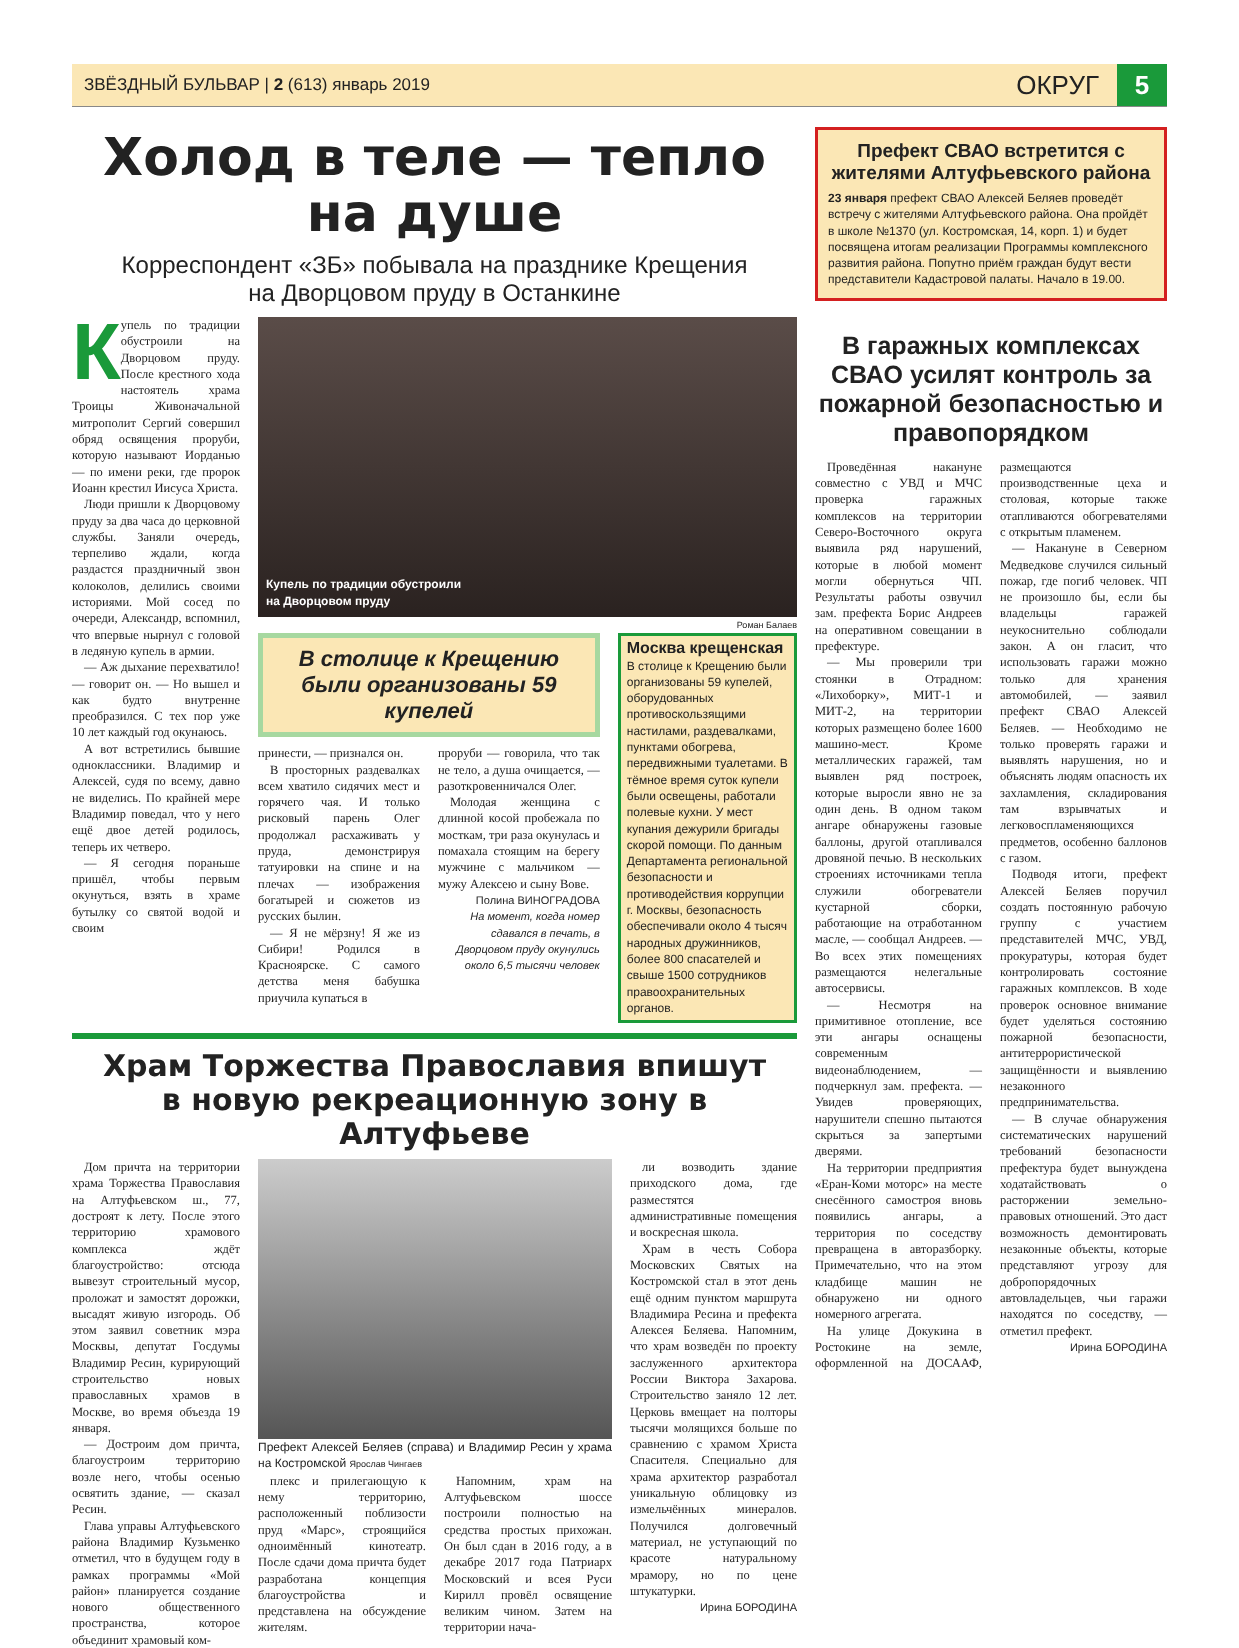ЗВЁЗДНЫЙ БУЛЬВАР | 2 (613) январь 2019
ОКРУГ
5
Холод в теле — тепло на душе
Корреспондент «ЗБ» побывала на празднике Крещения
на Дворцовом пруду в Останкине
Купель по традиции обустроили на Дворцовом пруду. После крестного хода настоятель храма Троицы Живоначальной митрополит Сергий совершил обряд освящения проруби, которую называют Иорданью — по имени реки, где пророк Иоанн крестил Иисуса Христа.
Люди пришли к Дворцовому пруду за два часа до церковной службы. Заняли очередь, терпеливо ждали, когда раздастся праздничный звон колоколов, делились своими историями. Мой сосед по очереди, Александр, вспомнил, что впервые нырнул с головой в ледяную купель в армии.
— Аж дыхание перехватило! — говорит он. — Но вышел и как будто внутренне преобразился. С тех пор уже 10 лет каждый год окунаюсь.
А вот встретились бывшие одноклассники. Владимир и Алексей, судя по всему, давно не виделись. По крайней мере Владимир поведал, что у него ещё двое детей родилось, теперь их четверо.
— Я сегодня пораньше пришёл, чтобы первым окунуться, взять в храме бутылку со святой водой и своим
Купель по традиции обустроили
на Дворцовом пруду
Роман Балаев
В столице к Крещению были организованы 59 купелей
принести, — признался он.
В просторных раздевалках всем хватило сидячих мест и горячего чая. И только рисковый парень Олег продолжал расхаживать у пруда, демонстрируя татуировки на спине и на плечах — изображения богатырей и сюжетов из русских былин.
— Я не мёрзну! Я же из Сибири! Родился в Красноярске. С самого детства меня бабушка приучила купаться в
проруби — говорила, что так не тело, а душа очищается, — разоткровенничался Олег.
Молодая женщина с длинной косой пробежала по мосткам, три раза окунулась и помахала стоящим на берегу мужчине с мальчиком — мужу Алексею и сыну Вове.
Полина ВИНОГРАДОВА
На момент, когда номер сдавался в печать, в Дворцовом пруду окунулись около 6,5 тысячи человек
Москва крещенская
В столице к Крещению были организованы 59 купелей, оборудованных противоскользящими настилами, раздевалками, пунктами обогрева, передвижными туалетами. В тёмное время суток купели были освещены, работали полевые кухни. У мест купания дежурили бригады скорой помощи. По данным Департамента региональной безопасности и противодействия коррупции г. Москвы, безопасность обеспечивали около 4 тысяч народных дружинников, более 800 спасателей и свыше 1500 сотрудников правоохранительных органов.
Храм Торжества Православия впишут
в новую рекреационную зону в Алтуфьеве
Дом причта на территории храма Торжества Православия на Алтуфьевском ш., 77, достроят к лету. После этого территорию храмового комплекса ждёт благоустройство: отсюда вывезут строительный мусор, проложат и замостят дорожки, высадят живую изгородь. Об этом заявил советник мэра Москвы, депутат Госдумы Владимир Ресин, курирующий строительство новых православных храмов в Москве, во время объезда 19 января.
— Достроим дом причта, благоустроим территорию возле него, чтобы осенью освятить здание, — сказал Ресин.
Глава управы Алтуфьевского района Владимир Кузьменко отметил, что в будущем году в рамках программы «Мой район» планируется создание нового общественного пространства, которое объединит храмовый ком-
Префект Алексей Беляев (справа) и Владимир Ресин у храма на Костромской Ярослав Чингаев
плекс и прилегающую к нему территорию, расположенный поблизости пруд «Марс», строящийся одноимённый кинотеатр. После сдачи дома причта будет разработана концепция благоустройства и представлена на обсуждение жителям.
Напомним, храм на Алтуфьевском шоссе построили полностью на средства простых прихожан. Он был сдан в 2016 году, а в декабре 2017 года Патриарх Московский и всея Руси Кирилл провёл освящение великим чином. Затем на территории нача-
ли возводить здание приходского дома, где разместятся административные помещения и воскресная школа.
Храм в честь Собора Московских Святых на Костромской стал в этот день ещё одним пунктом маршрута Владимира Ресина и префекта Алексея Беляева. Напомним, что храм возведён по проекту заслуженного архитектора России Виктора Захарова. Строительство заняло 12 лет. Церковь вмещает на полторы тысячи молящихся больше по сравнению с храмом Христа Спасителя. Специально для храма архитектор разработал уникальную облицовку из измельчённых минералов. Получился долговечный материал, не уступающий по красоте натуральному мрамору, но по цене штукатурки.
Ирина БОРОДИНА
Префект СВАО встретится с жителями Алтуфьевского района
23 января префект СВАО Алексей Беляев проведёт встречу с жителями Алтуфьевского района. Она пройдёт в школе №1370 (ул. Костромская, 14, корп. 1) и будет посвящена итогам реализации Программы комплексного развития района. Попутно приём граждан будут вести представители Кадастровой палаты. Начало в 19.00.
В гаражных комплексах СВАО усилят контроль за пожарной безопасностью и правопорядком
Проведённая накануне совместно с УВД и МЧС проверка гаражных комплексов на территории Северо-Восточного округа выявила ряд нарушений, которые в любой момент могли обернуться ЧП. Результаты работы озвучил зам. префекта Борис Андреев на оперативном совещании в префектуре.
— Мы проверили три стоянки в Отрадном: «Лихоборку», МИТ-1 и МИТ-2, на территории которых размещено более 1600 машино-мест. Кроме металлических гаражей, там выявлен ряд построек, которые выросли явно не за один день. В одном таком ангаре обнаружены газовые баллоны, другой отапливался дровяной печью. В нескольких строениях источниками тепла служили обогреватели кустарной сборки, работающие на отработанном масле, — сообщал Андреев. — Во всех этих помещениях размещаются нелегальные автосервисы.
— Несмотря на примитивное отопление, все эти ангары оснащены современным видеонаблюдением, — подчеркнул зам. префекта. — Увидев проверяющих, нарушители спешно пытаются скрыться за запертыми дверями.
На территории предприятия «Еран-Коми моторс» на месте снесённого самостроя вновь появились ангары, а территория по соседству превращена в авторазборку. Примечательно, что на этом кладбище машин не обнаружено ни одного номерного агрегата.
На улице Докукина в Ростокине на земле, оформленной на ДОСААФ, размещаются производственные цеха и столовая, которые также отапливаются обогревателями с открытым пламенем.
— Накануне в Северном Медведкове случился сильный пожар, где погиб человек. ЧП не произошло бы, если бы владельцы гаражей неукоснительно соблюдали закон. А он гласит, что использовать гаражи можно только для хранения автомобилей, — заявил префект СВАО Алексей Беляев. — Необходимо не только проверять гаражи и выявлять нарушения, но и объяснять людям опасность их захламления, складирования там взрывчатых и легковоспламеняющихся предметов, особенно баллонов с газом.
Подводя итоги, префект Алексей Беляев поручил создать постоянную рабочую группу с участием представителей МЧС, УВД, прокуратуры, которая будет контролировать состояние гаражных комплексов. В ходе проверок основное внимание будет уделяться состоянию пожарной безопасности, антитеррористической защищённости и выявлению незаконного предпринимательства.
— В случае обнаружения систематических нарушений требований безопасности префектура будет вынуждена ходатайствовать о расторжении земельно-правовых отношений. Это даст возможность демонтировать незаконные объекты, которые представляют угрозу для добропорядочных автовладельцев, чьи гаражи находятся по соседству, — отметил префект.
Ирина БОРОДИНА